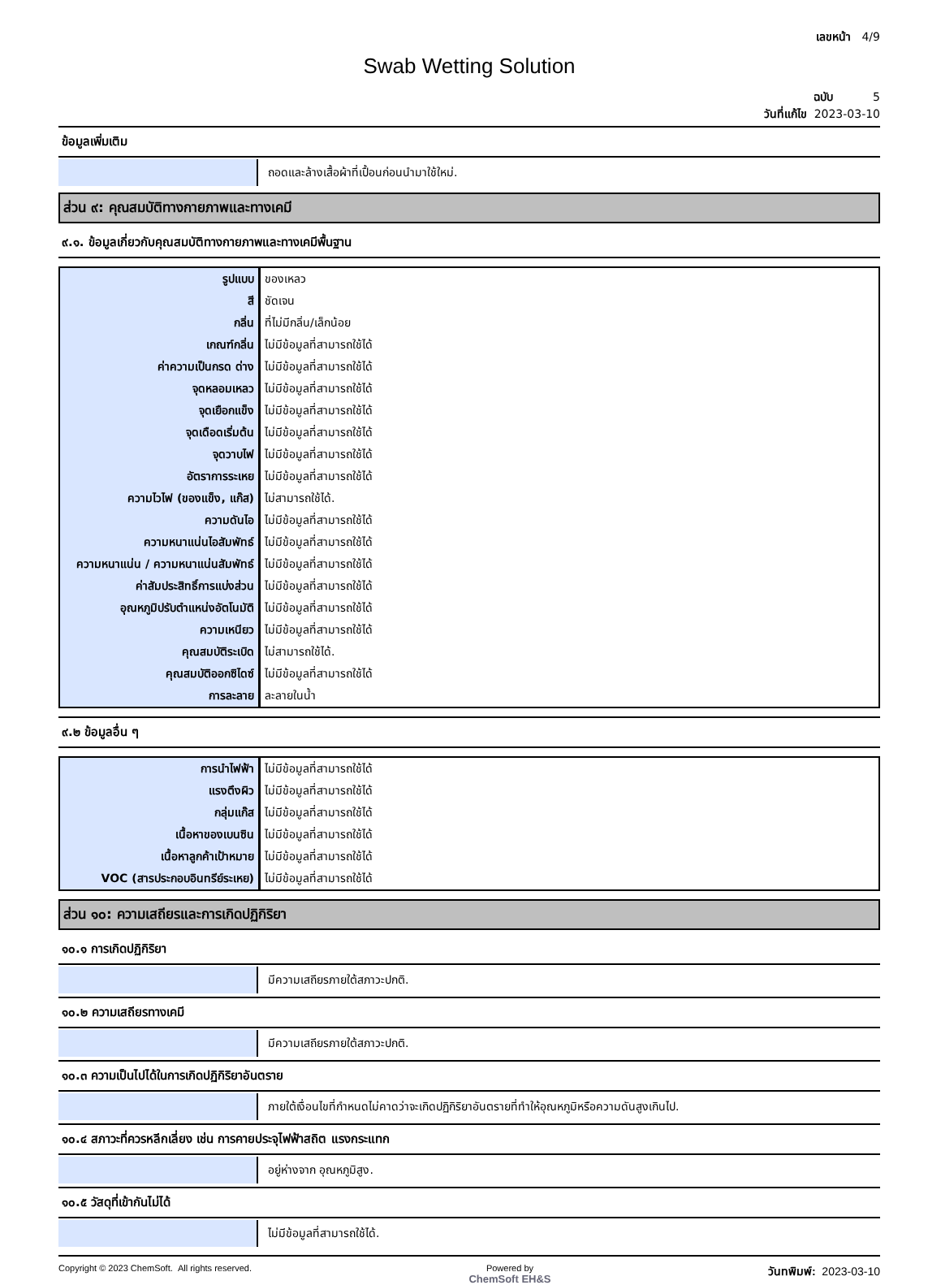เลขหน้า 4/9
Swab Wetting Solution
ฉบับ 5
วันที่แก้ไข 2023-03-10
ข้อมูลเพิ่มเติม
ถอดและล้างเสื้อผ้าที่เปื้อนก่อนนำมาใช้ใหม่.
ส่วน ๙: คุณสมบัติทางกายภาพและทางเคมี
๙.๑. ข้อมูลเกี่ยวกับคุณสมบัติทางกายภาพและทางเคมีพื้นฐาน
| รูปแบบ | ของเหลว |
| สี | ชัดเจน |
| กลิ่น | ที่ไม่มีกลิ่น/เล็กน้อย |
| เกณฑ์กลิ่น | ไม่มีข้อมูลที่สามารถใช้ได้ |
| ค่าความเป็นกรด ด่าง | ไม่มีข้อมูลที่สามารถใช้ได้ |
| จุดหลอมเหลว | ไม่มีข้อมูลที่สามารถใช้ได้ |
| จุดเยือกแข็ง | ไม่มีข้อมูลที่สามารถใช้ได้ |
| จุดเดือดเริ่มต้น | ไม่มีข้อมูลที่สามารถใช้ได้ |
| จุดวาบไฟ | ไม่มีข้อมูลที่สามารถใช้ได้ |
| อัตราการระเหย | ไม่มีข้อมูลที่สามารถใช้ได้ |
| ความไวไฟ (ของแข็ง, แก๊ส) | ไม่สามารถใช้ได้. |
| ความดันไอ | ไม่มีข้อมูลที่สามารถใช้ได้ |
| ความหนาแน่นไอสัมพัทธ์ | ไม่มีข้อมูลที่สามารถใช้ได้ |
| ความหนาแน่น / ความหนาแน่นสัมพัทธ์ | ไม่มีข้อมูลที่สามารถใช้ได้ |
| ค่าสัมประสิทธิ์การแบ่งส่วน | ไม่มีข้อมูลที่สามารถใช้ได้ |
| อุณหภูมิปรับตำแหน่งอัตโนมัติ | ไม่มีข้อมูลที่สามารถใช้ได้ |
| ความเหนียว | ไม่มีข้อมูลที่สามารถใช้ได้ |
| คุณสมบัติระเบิด | ไม่สามารถใช้ได้. |
| คุณสมบัติออกซิไดซ์ | ไม่มีข้อมูลที่สามารถใช้ได้ |
| การละลาย | ละลายในน้ำ |
๙.๒ ข้อมูลอื่น ๆ
| การนำไฟฟ้า | ไม่มีข้อมูลที่สามารถใช้ได้ |
| แรงตึงผิว | ไม่มีข้อมูลที่สามารถใช้ได้ |
| กลุ่มแก๊ส | ไม่มีข้อมูลที่สามารถใช้ได้ |
| เนื้อหาของเบนซิน | ไม่มีข้อมูลที่สามารถใช้ได้ |
| เนื้อหาลูกค้าเป้าหมาย | ไม่มีข้อมูลที่สามารถใช้ได้ |
| VOC (สารประกอบอินทรีย์ระเหย) | ไม่มีข้อมูลที่สามารถใช้ได้ |
ส่วน ๑๐: ความเสถียรและการเกิดปฏิกิริยา
๑๐.๑ การเกิดปฏิกิริยา
มีความเสถียรภายใต้สภาวะปกติ.
๑๐.๒ ความเสถียรทางเคมี
มีความเสถียรภายใต้สภาวะปกติ.
๑๐.๓ ความเป็นไปได้ในการเกิดปฏิกิริยาอันตราย
ภายใต้เงื่อนไขที่กำหนดไม่คาดว่าจะเกิดปฏิกิริยาอันตรายที่ทำให้อุณหภูมิหรือความดันสูงเกินไป.
๑๐.๔ สภาวะที่ควรหลีกเลี่ยง เช่น การคายประจุไฟฟ้าสถิต แรงกระแทก
อยู่ห่างจาก อุณหภูมิสูง.
๑๐.๕ วัสดุที่เข้ากันไม่ได้
ไม่มีข้อมูลที่สามารถใช้ได้.
Copyright © 2023 ChemSoft. All rights reserved.
Powered by
ChemSoft EH&S
วันทพิมพ์: 2023-03-10